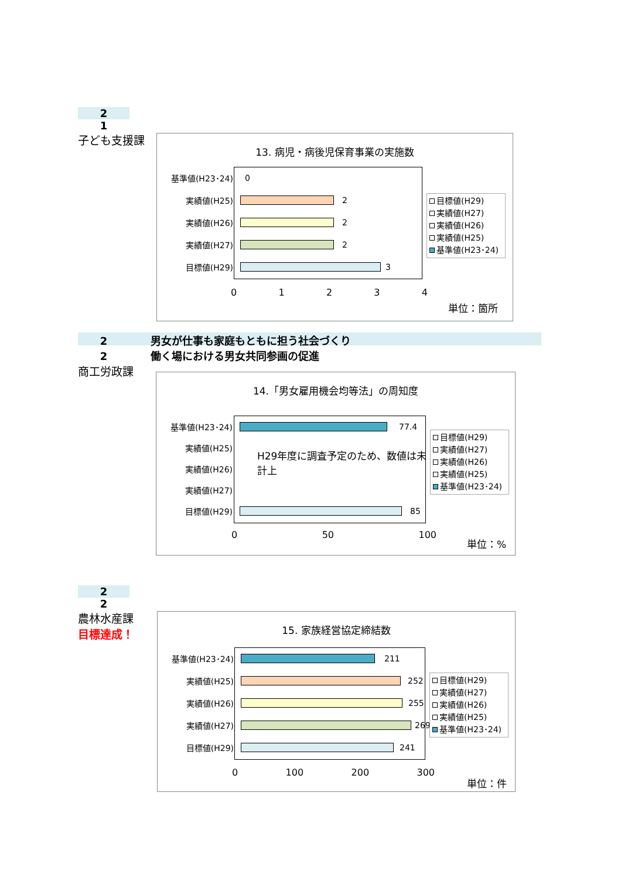2
1
子ども支援課
13. 病児・病後児保育事業の実施数
基準値(H23･24) 0
実績値(H25) 2
実績値(H26) 2
実績値(H27) 2
目標値(H29) 3
0 1 2 3 4
目標値(H29)
実績値(H27)
実績値(H26)
実績値(H25)
基準値(H23･24)
単位：箇所
2 男女が仕事も家庭もともに担う社会づくり
2 働く場における男女共同参画の促進
商工労政課
14.「男女雇用機会均等法」の周知度
基準値(H23･24) 77.4
実績値(H25)
実績値(H26)
実績値(H27)
H29年度に調査予定のため、数値は未計上
目標値(H29) 85
0 50 100
目標値(H29)
実績値(H27)
実績値(H26)
実績値(H25)
基準値(H23･24)
単位：%
2
2
農林水産課
目標達成！
15. 家族経営協定締結数
基準値(H23･24) 211
実績値(H25) 252
実績値(H26) 255
実績値(H27) 269
目標値(H29) 241
0 100 200 300
目標値(H29)
実績値(H27)
実績値(H26)
実績値(H25)
基準値(H23･24)
単位：件